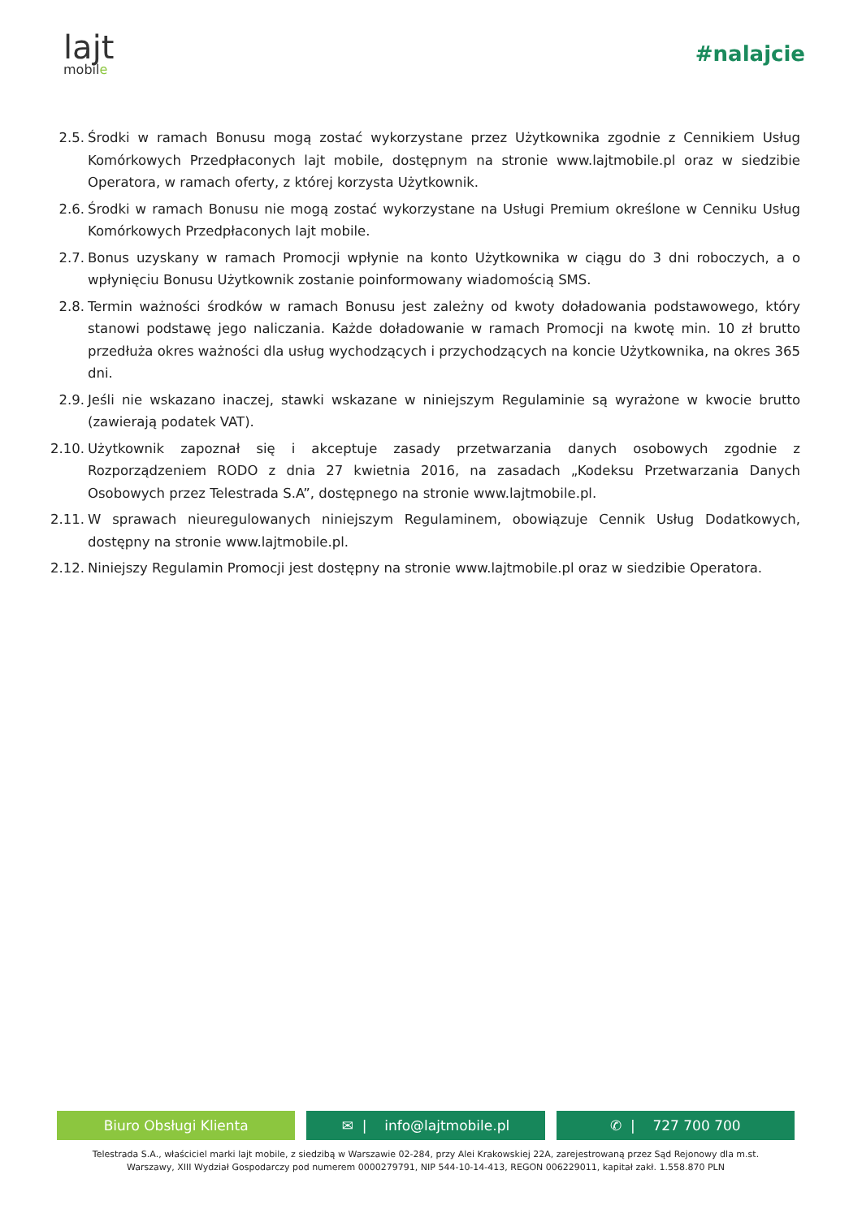lajt
mobile
#nalajcie
2.5. Środki w ramach Bonusu mogą zostać wykorzystane przez Użytkownika zgodnie z Cennikiem Usług Komórkowych Przedpłaconych lajt mobile, dostępnym na stronie www.lajtmobile.pl oraz w siedzibie Operatora, w ramach oferty, z której korzysta Użytkownik.
2.6. Środki w ramach Bonusu nie mogą zostać wykorzystane na Usługi Premium określone w Cenniku Usług Komórkowych Przedpłaconych lajt mobile.
2.7. Bonus uzyskany w ramach Promocji wpłynie na konto Użytkownika w ciągu do 3 dni roboczych, a o wpłynięciu Bonusu Użytkownik zostanie poinformowany wiadomością SMS.
2.8. Termin ważności środków w ramach Bonusu jest zależny od kwoty doładowania podstawowego, który stanowi podstawę jego naliczania. Każde doładowanie w ramach Promocji na kwotę min. 10 zł brutto przedłuża okres ważności dla usług wychodzących i przychodzących na koncie Użytkownika, na okres 365 dni.
2.9. Jeśli nie wskazano inaczej, stawki wskazane w niniejszym Regulaminie są wyrażone w kwocie brutto (zawierają podatek VAT).
2.10. Użytkownik zapoznał się i akceptuje zasady przetwarzania danych osobowych zgodnie z Rozporządzeniem RODO z dnia 27 kwietnia 2016, na zasadach „Kodeksu Przetwarzania Danych Osobowych przez Telestrada S.A”, dostępnego na stronie www.lajtmobile.pl.
2.11. W sprawach nieuregulowanych niniejszym Regulaminem, obowiązuje Cennik Usług Dodatkowych, dostępny na stronie www.lajtmobile.pl.
2.12. Niniejszy Regulamin Promocji jest dostępny na stronie www.lajtmobile.pl oraz w siedzibie Operatora.
Biuro Obsługi Klienta ✉ | info@lajtmobile.pl ✆ | 727 700 700
Telestrada S.A., właściciel marki lajt mobile, z siedzibą w Warszawie 02-284, przy Alei Krakowskiej 22A, zarejestrowaną przez Sąd Rejonowy dla m.st.
Warszawy, XIII Wydział Gospodarczy pod numerem 0000279791, NIP 544-10-14-413, REGON 006229011, kapitał zakł. 1.558.870 PLN